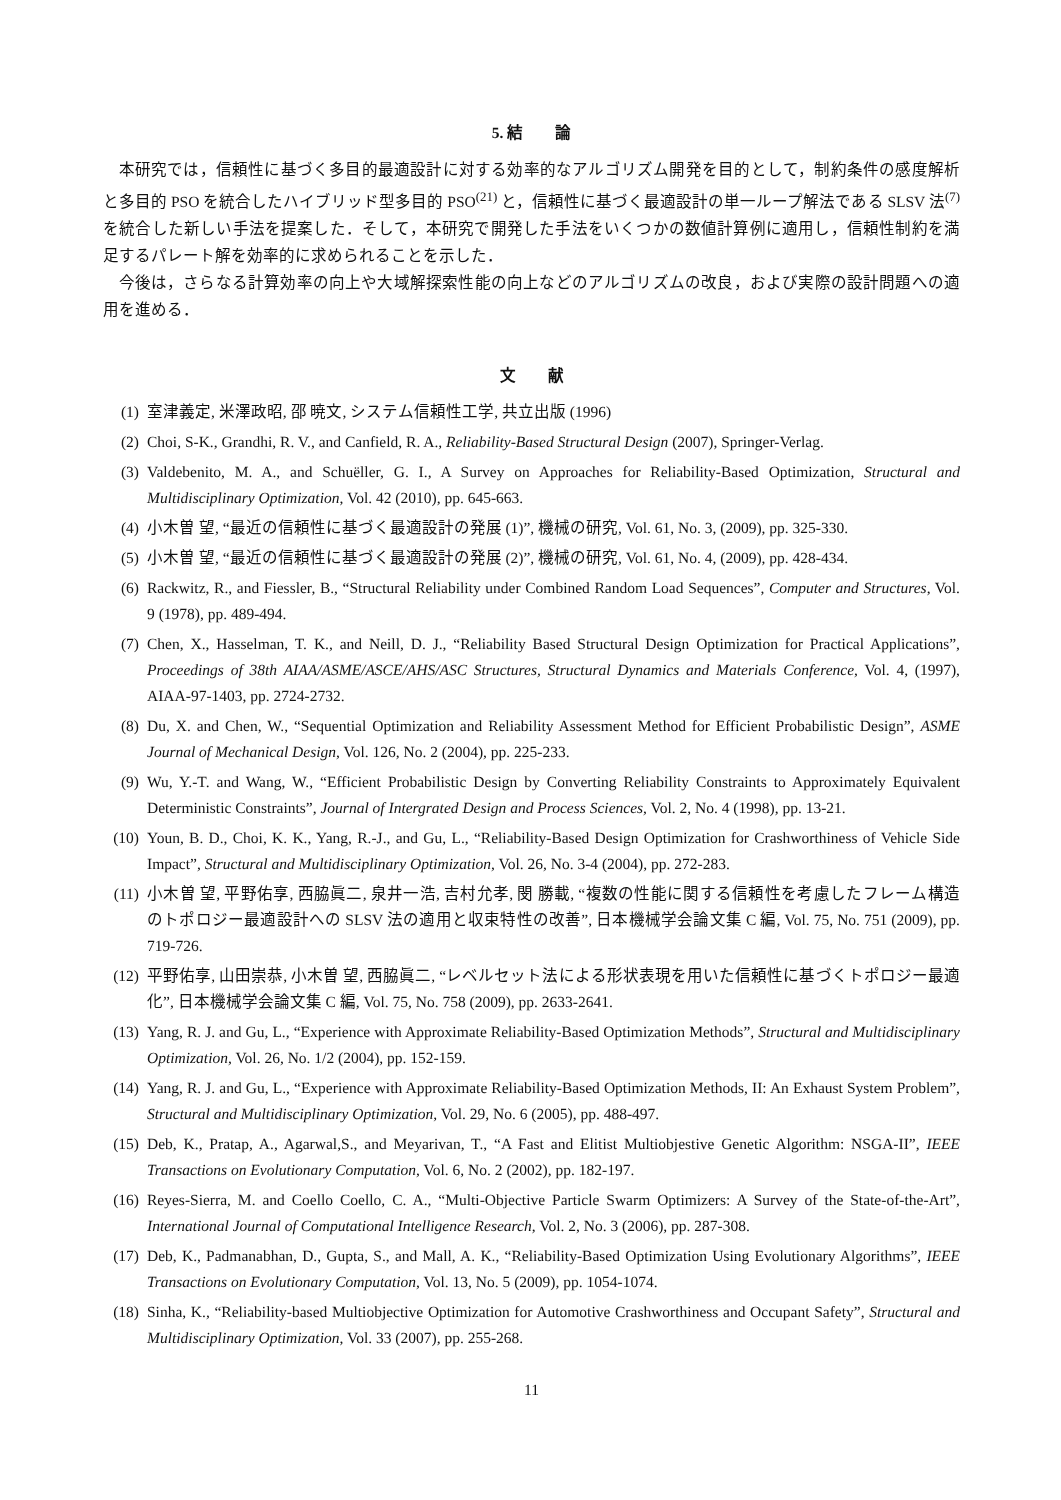5. 結　　論
本研究では，信頼性に基づく多目的最適設計に対する効率的なアルゴリズム開発を目的として，制約条件の感度解析と多目的 PSO を統合したハイブリッド型多目的 PSO<sup>(21)</sup> と，信頼性に基づく最適設計の単一ループ解法である SLSV 法<sup>(7)</sup>を統合した新しい手法を提案した．そして，本研究で開発した手法をいくつかの数値計算例に適用し，信頼性制約を満足するパレート解を効率的に求められることを示した．
今後は，さらなる計算効率の向上や大域解探索性能の向上などのアルゴリズムの改良，および実際の設計問題への適用を進める．
文　　献
(1) 室津義定, 米澤政昭, 邵 暁文, システム信頼性工学, 共立出版 (1996)
(2) Choi, S-K., Grandhi, R. V., and Canfield, R. A., Reliability-Based Structural Design (2007), Springer-Verlag.
(3) Valdebenito, M. A., and Schuëller, G. I., A Survey on Approaches for Reliability-Based Optimization, Structural and Multidisciplinary Optimization, Vol. 42 (2010), pp. 645-663.
(4) 小木曽 望, “最近の信頼性に基づく最適設計の発展 (1)”, 機械の研究, Vol. 61, No. 3, (2009), pp. 325-330.
(5) 小木曽 望, “最近の信頼性に基づく最適設計の発展 (2)”, 機械の研究, Vol. 61, No. 4, (2009), pp. 428-434.
(6) Rackwitz, R., and Fiessler, B., “Structural Reliability under Combined Random Load Sequences”, Computer and Structures, Vol. 9 (1978), pp. 489-494.
(7) Chen, X., Hasselman, T. K., and Neill, D. J., “Reliability Based Structural Design Optimization for Practical Applications”, Proceedings of 38th AIAA/ASME/ASCE/AHS/ASC Structures, Structural Dynamics and Materials Conference, Vol. 4, (1997), AIAA-97-1403, pp. 2724-2732.
(8) Du, X. and Chen, W., “Sequential Optimization and Reliability Assessment Method for Efficient Probabilistic Design”, ASME Journal of Mechanical Design, Vol. 126, No. 2 (2004), pp. 225-233.
(9) Wu, Y.-T. and Wang, W., “Efficient Probabilistic Design by Converting Reliability Constraints to Approximately Equivalent Deterministic Constraints”, Journal of Intergrated Design and Process Sciences, Vol. 2, No. 4 (1998), pp. 13-21.
(10) Youn, B. D., Choi, K. K., Yang, R.-J., and Gu, L., “Reliability-Based Design Optimization for Crashworthiness of Vehicle Side Impact”, Structural and Multidisciplinary Optimization, Vol. 26, No. 3-4 (2004), pp. 272-283.
(11) 小木曽 望, 平野佑享, 西脇眞二, 泉井一浩, 吉村允孝, 閔 勝載, “複数の性能に関する信頼性を考慮したフレーム構造のトポロジー最適設計への SLSV 法の適用と収束特性の改善”, 日本機械学会論文集 C 編, Vol. 75, No. 751 (2009), pp. 719-726.
(12) 平野佑享, 山田崇恭, 小木曽 望, 西脇眞二, “レベルセット法による形状表現を用いた信頼性に基づくトポロジー最適化”, 日本機械学会論文集 C 編, Vol. 75, No. 758 (2009), pp. 2633-2641.
(13) Yang, R. J. and Gu, L., “Experience with Approximate Reliability-Based Optimization Methods”, Structural and Multidisciplinary Optimization, Vol. 26, No. 1/2 (2004), pp. 152-159.
(14) Yang, R. J. and Gu, L., “Experience with Approximate Reliability-Based Optimization Methods, II: An Exhaust System Problem”, Structural and Multidisciplinary Optimization, Vol. 29, No. 6 (2005), pp. 488-497.
(15) Deb, K., Pratap, A., Agarwal,S., and Meyarivan, T., “A Fast and Elitist Multiobjestive Genetic Algorithm: NSGA-II”, IEEE Transactions on Evolutionary Computation, Vol. 6, No. 2 (2002), pp. 182-197.
(16) Reyes-Sierra, M. and Coello Coello, C. A., “Multi-Objective Particle Swarm Optimizers: A Survey of the State-of-the-Art”, International Journal of Computational Intelligence Research, Vol. 2, No. 3 (2006), pp. 287-308.
(17) Deb, K., Padmanabhan, D., Gupta, S., and Mall, A. K., “Reliability-Based Optimization Using Evolutionary Algorithms”, IEEE Transactions on Evolutionary Computation, Vol. 13, No. 5 (2009), pp. 1054-1074.
(18) Sinha, K., “Reliability-based Multiobjective Optimization for Automotive Crashworthiness and Occupant Safety”, Structural and Multidisciplinary Optimization, Vol. 33 (2007), pp. 255-268.
11